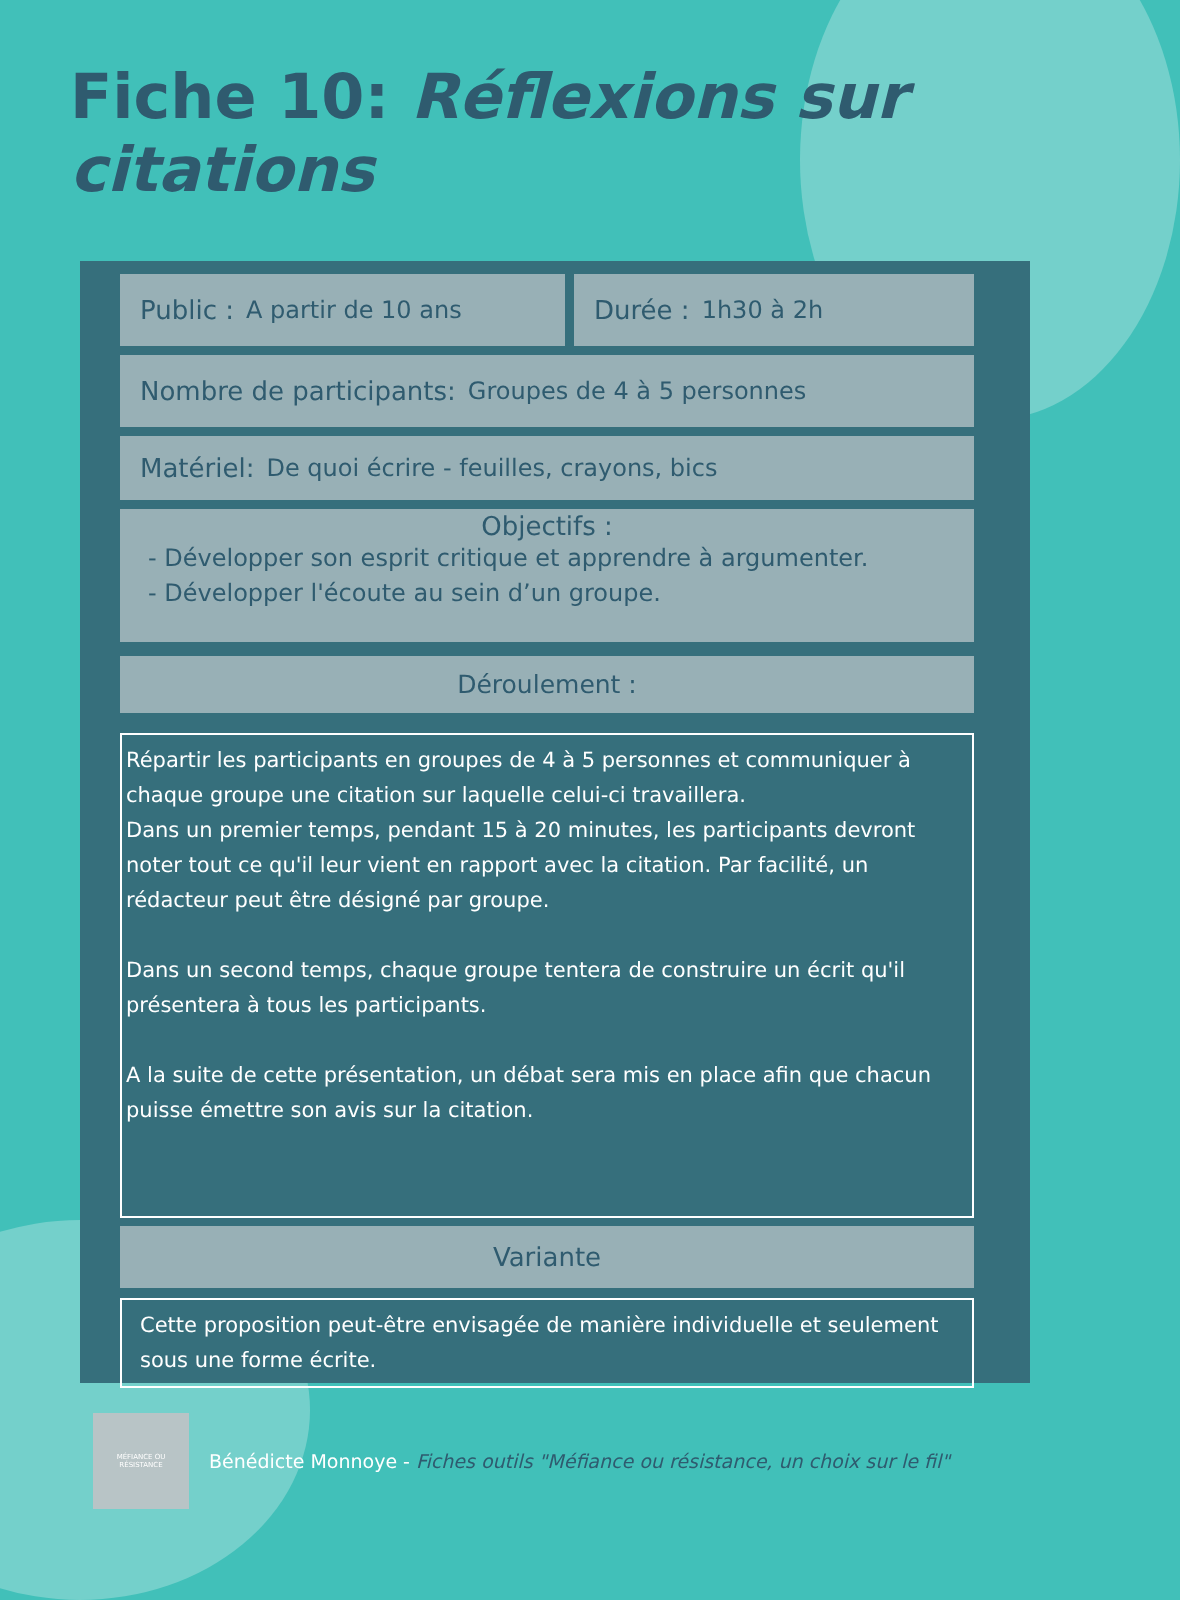Fiche 10: Réflexions sur citations
Public : A partir de 10 ans Durée : 1h30 à 2h
Nombre de participants: Groupes de 4 à 5 personnes
Matériel: De quoi écrire - feuilles, crayons, bics
Objectifs :
- Développer son esprit critique et apprendre à argumenter.
- Développer l'écoute au sein d’un groupe.
Déroulement :
Répartir les participants en groupes de 4 à 5 personnes et communiquer à chaque groupe une citation sur laquelle celui-ci travaillera.
Dans un premier temps, pendant 15 à 20 minutes, les participants devront noter tout ce qu'il leur vient en rapport avec la citation. Par facilité, un rédacteur peut être désigné par groupe.
Dans un second temps, chaque groupe tentera de construire un écrit qu'il présentera à tous les participants.
A la suite de cette présentation, un débat sera mis en place afin que chacun puisse émettre son avis sur la citation.
Variante
Cette proposition peut-être envisagée de manière individuelle et seulement sous une forme écrite.
MÉFIANCE OU
RÉSISTANCE
Bénédicte Monnoye - Fiches outils "Méfiance ou résistance, un choix sur le fil"